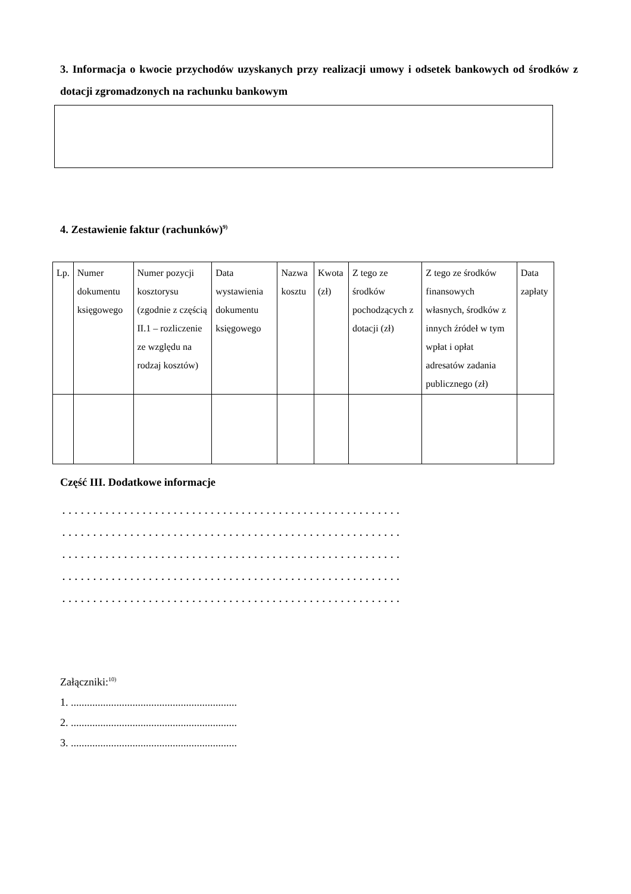3. Informacja o kwocie przychodów uzyskanych przy realizacji umowy i odsetek bankowych od środków z dotacji zgromadzonych na rachunku bankowym
4. Zestawienie faktur (rachunków)<sup>9)</sup>
| Lp. | Numer dokumentu księgowego | Numer pozycji kosztorysu (zgodnie z częścią II.1 – rozliczenie ze względu na rodzaj kosztów) | Data wystawienia dokumentu księgowego | Nazwa kosztu | Kwota (zł) | Z tego ze środków pochodzących z dotacji (zł) | Z tego ze środków finansowych własnych, środków z innych źródeł w tym wpłat i opłat adresatów zadania publicznego (zł) | Data zapłaty |
| --- | --- | --- | --- | --- | --- | --- | --- | --- |
Część III. Dodatkowe informacje
.......................................................
.......................................................
.......................................................
.......................................................
.......................................................
Załączniki:<sup>10)</sup>
1. ..............................................................
2. ..............................................................
3. ..............................................................